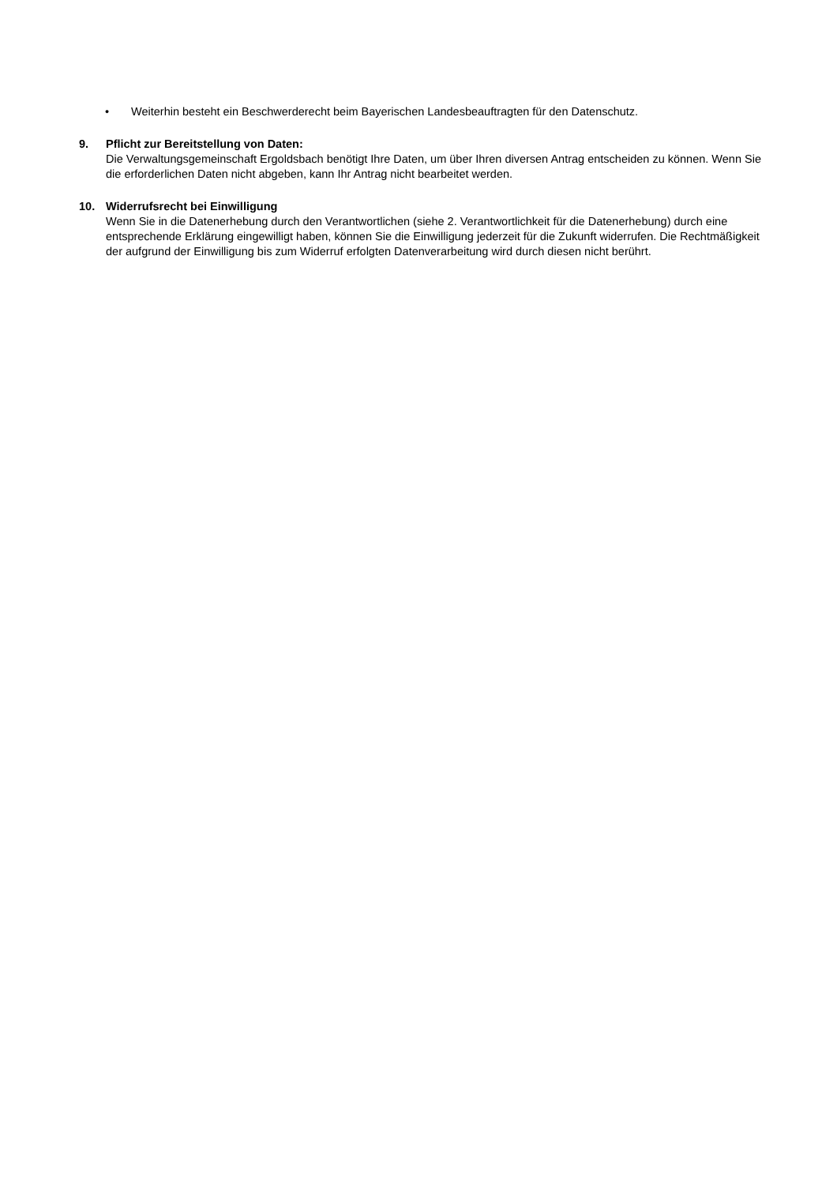• Weiterhin besteht ein Beschwerderecht beim Bayerischen Landesbeauftragten für den Datenschutz.
9. Pflicht zur Bereitstellung von Daten:
Die Verwaltungsgemeinschaft Ergoldsbach benötigt Ihre Daten, um über Ihren diversen Antrag entscheiden zu können. Wenn Sie die erforderlichen Daten nicht abgeben, kann Ihr Antrag nicht bearbeitet werden.
10. Widerrufsrecht bei Einwilligung
Wenn Sie in die Datenerhebung durch den Verantwortlichen (siehe 2. Verantwortlichkeit für die Datenerhebung) durch eine entsprechende Erklärung eingewilligt haben, können Sie die Einwilligung jederzeit für die Zukunft widerrufen. Die Rechtmäßigkeit der aufgrund der Einwilligung bis zum Widerruf erfolgten Datenverarbeitung wird durch diesen nicht berührt.